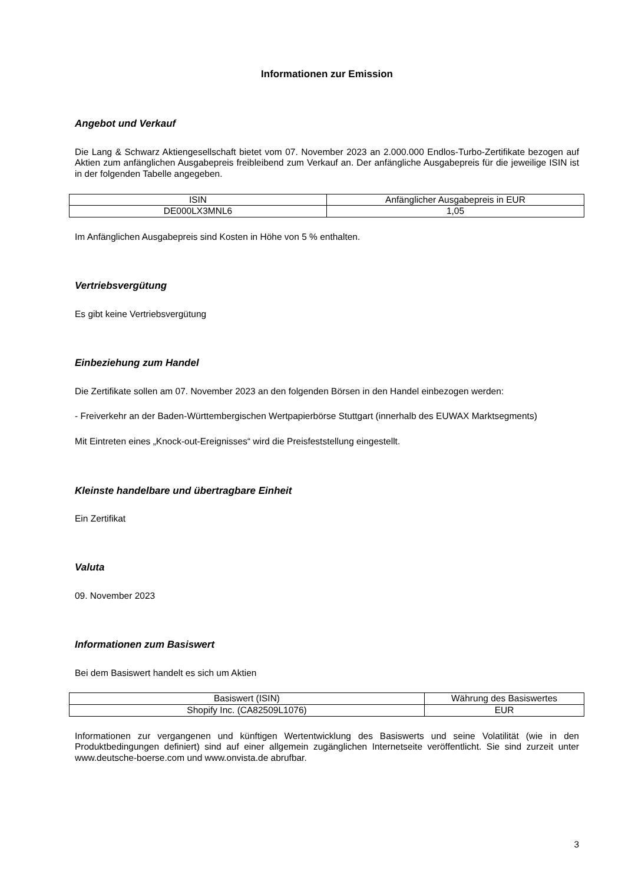Informationen zur Emission
Angebot und Verkauf
Die Lang & Schwarz Aktiengesellschaft bietet vom 07. November 2023 an 2.000.000 Endlos-Turbo-Zertifikate bezogen auf Aktien zum anfänglichen Ausgabepreis freibleibend zum Verkauf an. Der anfängliche Ausgabepreis für die jeweilige ISIN ist in der folgenden Tabelle angegeben.
| ISIN | Anfänglicher Ausgabepreis in EUR |
| --- | --- |
| DE000LX3MNL6 | 1,05 |
Im Anfänglichen Ausgabepreis sind Kosten in Höhe von 5 % enthalten.
Vertriebsvergütung
Es gibt keine Vertriebsvergütung
Einbeziehung zum Handel
Die Zertifikate sollen am 07. November 2023 an den folgenden Börsen in den Handel einbezogen werden:
- Freiverkehr an der Baden-Württembergischen Wertpapierbörse Stuttgart (innerhalb des EUWAX Marktsegments)
Mit Eintreten eines „Knock-out-Ereignisses“ wird die Preisfeststellung eingestellt.
Kleinste handelbare und übertragbare Einheit
Ein Zertifikat
Valuta
09. November 2023
Informationen zum Basiswert
Bei dem Basiswert handelt es sich um Aktien
| Basiswert (ISIN) | Währung des Basiswertes |
| --- | --- |
| Shopify Inc. (CA82509L1076) | EUR |
Informationen zur vergangenen und künftigen Wertentwicklung des Basiswerts und seine Volatilität (wie in den Produktbedingungen definiert) sind auf einer allgemein zugänglichen Internetseite veröffentlicht. Sie sind zurzeit unter www.deutsche-boerse.com und www.onvista.de abrufbar.
3